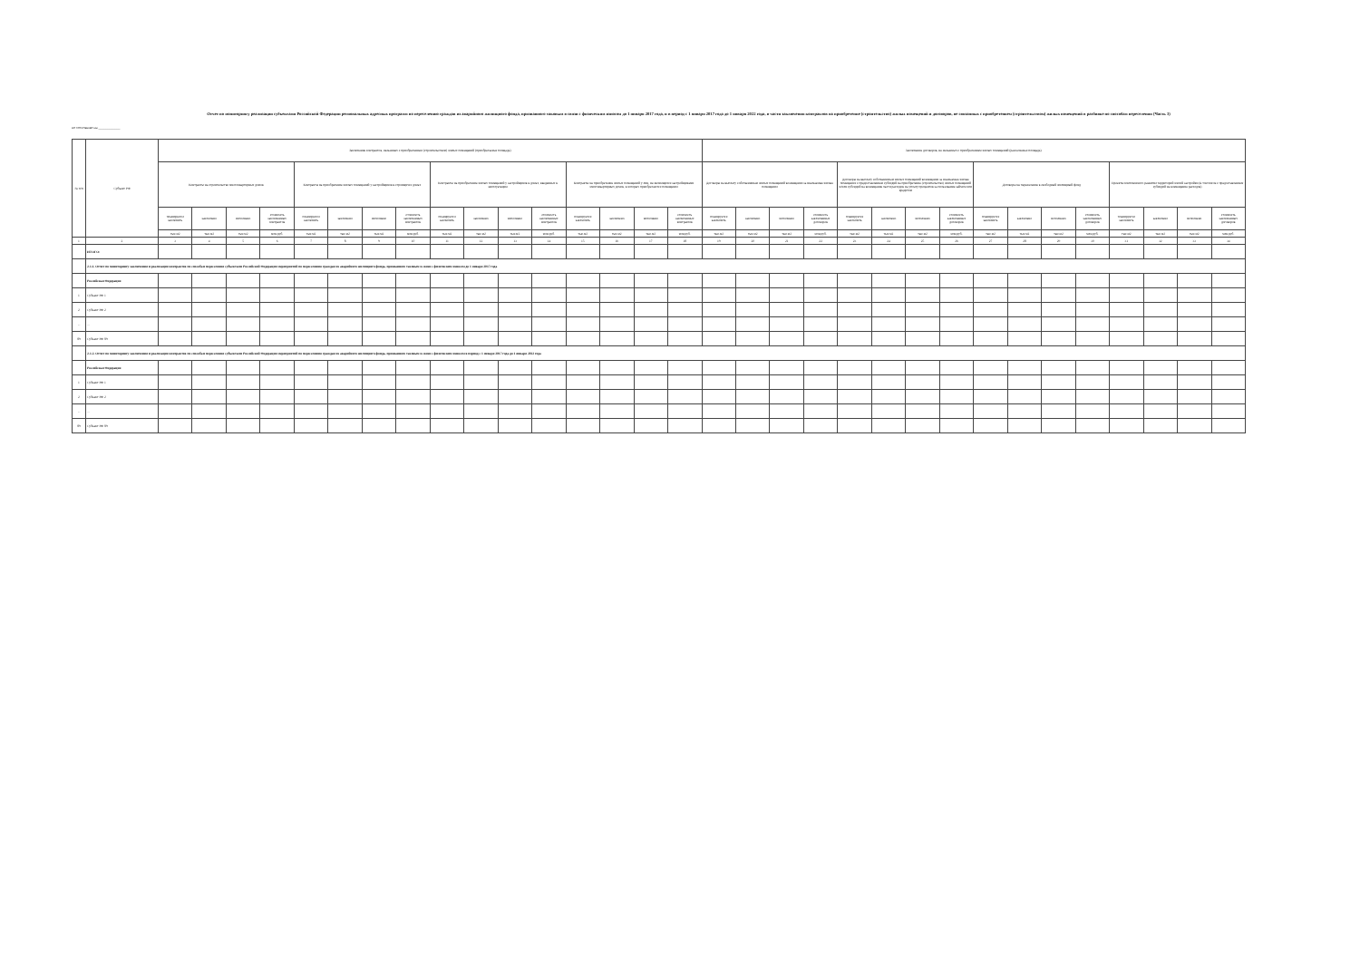Отчет по мониторингу реализации субъектами Российской Федерации региональных адресных программ по переселению граждан из аварийного жилищного фонда, признанного таковым в связи с физическим износом до 1 января 2017 года, и в период с 1 января 2017 года до 1 января 2022 года, в части заключения контрактов на приобретение (строительство) жилых помещений и договоров, не связанных с приобретением (строительством) жилых помещений в разбивке по способам переселения (Часть 3)
по состоянию на ____________
| № п/п | Субъект РФ | Заключение контрактов, связанных с приобретением (строительством) жилых помещений (приобретаемая площадь) | | | | | | | | | | | | | | | | Заключение договоров, не связанных с приобретением жилых помещений (расселяемая площадь) | | | | | | | | | | | | | | | |
| --- | --- | --- | --- | --- | --- | --- | --- | --- | --- | --- | --- | --- | --- | --- | --- | --- | --- | --- | --- | --- | --- | --- | --- | --- | --- | --- | --- | --- | --- | --- | --- | --- | --- |
| | | Контракты на строительство многоквартирных домов | | | | Контракты на приобретение жилых помещений у застройщиков в строящихся домах | | | | Контракты на приобретение жилых помещений у застройщиков в домах, введенных в эксплуатацию | | | | Контракты на приобретение жилых помещений у лиц, не являющихся застройщиками многоквартирных домов, в которых приобретаются помещения | | | | Договоры на выплату собственникам жилых помещений возмещения за изымаемые жилые помещения | | | | Договоры на выплату собственникам жилых помещений возмещения за изымаемые жилые помещения с предоставлением субсидий на приобретение (строительство) жилых помещений и/или субсидий на возмещение части расходов на уплату процентов за пользование займом или кредитом | | | | Договоры на переселение в свободный жилищный фонд | | | | Проекты комплексного развития территорий жилой застройки (в том числе с предоставлением субсидий на возмещение расходов) | | | |
| | | планируется заключить | заключено | исполнено | стоимость заключенных контрактов | планируется заключить | заключено | исполнено | стоимость заключенных контрактов | планируется заключить | заключено | исполнено | стоимость заключенных контрактов | планируется заключить | заключено | исполнено | стоимость заключенных контрактов | планируется заключить | заключено | исполнено | стоимость заключенных договоров | планируется заключить | заключено | исполнено | стоимость заключенных договоров | планируется заключить | заключено | исполнено | стоимость заключенных договоров | планируется заключить | заключено | исполнено | стоимость заключенных договоров |
| | | тыс.м2 | тыс.м2 | тыс.м2 | млн.руб. | тыс.м2 | тыс.м2 | тыс.м2 | млн.руб. | тыс.м2 | тыс.м2 | тыс.м2 | млн.руб. | тыс.м2 | тыс.м2 | тыс.м2 | млн.руб. | тыс.м2 | тыс.м2 | тыс.м2 | млн.руб. | тыс.м2 | тыс.м2 | тыс.м2 | млн.руб. | тыс.м2 | тыс.м2 | тыс.м2 | млн.руб. | тыс.м2 | тыс.м2 | тыс.м2 | млн.руб. |
| 1 | 2 | 3 | 4 | 5 | 6 | 7 | 8 | 9 | 10 | 11 | 12 | 13 | 14 | 15 | 16 | 17 | 18 | 19 | 20 | 21 | 22 | 23 | 24 | 25 | 26 | 27 | 28 | 29 | 30 | 31 | 32 | 33 | 34 |
| | ИТОГО: | | | | | | | | | | | | | | | | | | | | | | | | | | | | | | | | |
| | 2-1.1. Отчет по мониторингу заключения и реализации контрактов по способам переселения субъектами Российской Федерации мероприятий по переселению граждан из аварийного жилищного фонда, признанного таковым в связи с физическим износом до 1 января 2017 года | | | | | | | | | | | | | | | | | | | | | | | | | | | | | | | | |
| | Российская Федерация | | | | | | | | | | | | | | | | | | | | | | | | | | | | | | | | |
| 1 | Субъект РФ 1 | | | | | | | | | | | | | | | | | | | | | | | | | | | | | | | | |
| 2 | Субъект РФ 2 | | | | | | | | | | | | | | | | | | | | | | | | | | | | | | | | |
| ... | ... | | | | | | | | | | | | | | | | | | | | | | | | | | | | | | | | |
| 89 | Субъект РФ 89 | | | | | | | | | | | | | | | | | | | | | | | | | | | | | | | | |
| | 2-1.2. Отчет по мониторингу заключения и реализации контрактов по способам переселения субъектами Российской Федерации мероприятий по переселению граждан из аварийного жилищного фонда, признанного таковым в связи с физическим износом в период с 1 января 2017 года до 1 января 2022 года | | | | | | | | | | | | | | | | | | | | | | | | | | | | | | | | |
| | Российская Федерация | | | | | | | | | | | | | | | | | | | | | | | | | | | | | | | | |
| 1 | Субъект РФ 1 | | | | | | | | | | | | | | | | | | | | | | | | | | | | | | | | |
| 2 | Субъект РФ 2 | | | | | | | | | | | | | | | | | | | | | | | | | | | | | | | | |
| ... | ... | | | | | | | | | | | | | | | | | | | | | | | | | | | | | | | | |
| 89 | Субъект РФ 89 | | | | | | | | | | | | | | | | | | | | | | | | | | | | | | | | |